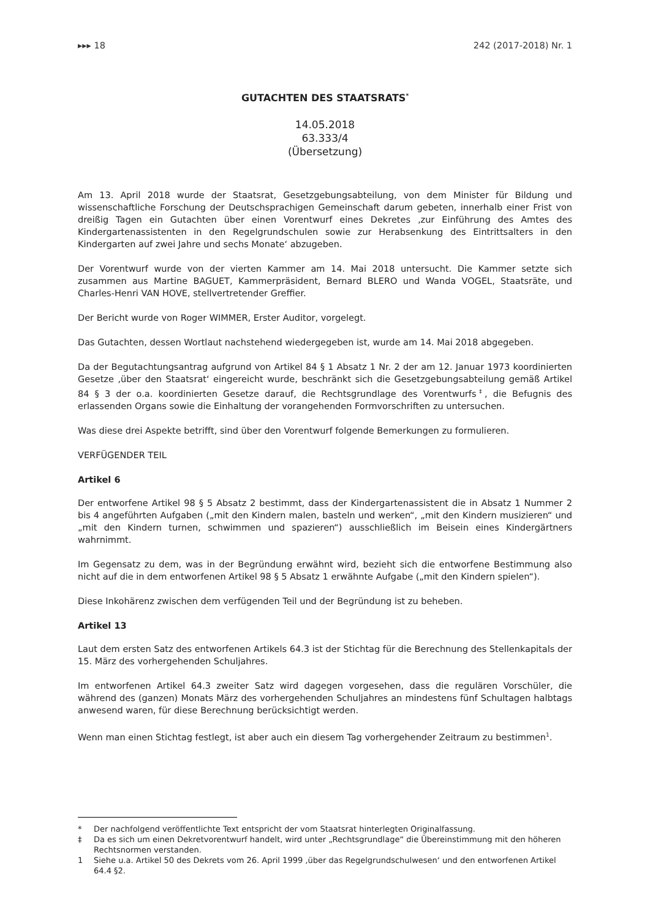▸▸▸ 18 242 (2017-2018) Nr. 1
GUTACHTEN DES STAATSRATS<sup>*</sup>
14.05.2018
63.333/4
(Übersetzung)
Am 13. April 2018 wurde der Staatsrat, Gesetzgebungsabteilung, von dem Minister für Bildung und wissenschaftliche Forschung der Deutschsprachigen Gemeinschaft darum gebeten, innerhalb einer Frist von dreißig Tagen ein Gutachten über einen Vorentwurf eines Dekretes ‚zur Einführung des Amtes des Kindergartenassistenten in den Regelgrundschulen sowie zur Herabsenkung des Eintrittsalters in den Kindergarten auf zwei Jahre und sechs Monate‘ abzugeben.
Der Vorentwurf wurde von der vierten Kammer am 14. Mai 2018 untersucht. Die Kammer setzte sich zusammen aus Martine BAGUET, Kammerpräsident, Bernard BLERO und Wanda VOGEL, Staatsräte, und Charles-Henri VAN HOVE, stellvertretender Greffier.
Der Bericht wurde von Roger WIMMER, Erster Auditor, vorgelegt.
Das Gutachten, dessen Wortlaut nachstehend wiedergegeben ist, wurde am 14. Mai 2018 abgegeben.
Da der Begutachtungsantrag aufgrund von Artikel 84 § 1 Absatz 1 Nr. 2 der am 12. Januar 1973 koordinierten Gesetze ‚über den Staatsrat‘ eingereicht wurde, beschränkt sich die Gesetzgebungsabteilung gemäß Artikel 84 § 3 der o.a. koordinierten Gesetze darauf, die Rechtsgrundlage des Vorentwurfs<sup>‡</sup>, die Befugnis des erlassenden Organs sowie die Einhaltung der vorangehenden Formvorschriften zu untersuchen.
Was diese drei Aspekte betrifft, sind über den Vorentwurf folgende Bemerkungen zu formulieren.
VERFÜGENDER TEIL
Artikel 6
Der entworfene Artikel 98 § 5 Absatz 2 bestimmt, dass der Kindergartenassistent die in Absatz 1 Nummer 2 bis 4 angeführten Aufgaben („mit den Kindern malen, basteln und werken“, „mit den Kindern musizieren“ und „mit den Kindern turnen, schwimmen und spazieren“) ausschließlich im Beisein eines Kindergärtners wahrnimmt.
Im Gegensatz zu dem, was in der Begründung erwähnt wird, bezieht sich die entworfene Bestimmung also nicht auf die in dem entworfenen Artikel 98 § 5 Absatz 1 erwähnte Aufgabe („mit den Kindern spielen“).
Diese Inkohärenz zwischen dem verfügenden Teil und der Begründung ist zu beheben.
Artikel 13
Laut dem ersten Satz des entworfenen Artikels 64.3 ist der Stichtag für die Berechnung des Stellenkapitals der 15. März des vorhergehenden Schuljahres.
Im entworfenen Artikel 64.3 zweiter Satz wird dagegen vorgesehen, dass die regulären Vorschüler, die während des (ganzen) Monats März des vorhergehenden Schuljahres an mindestens fünf Schultagen halbtags anwesend waren, für diese Berechnung berücksichtigt werden.
Wenn man einen Stichtag festlegt, ist aber auch ein diesem Tag vorhergehender Zeitraum zu bestimmen<sup>1</sup>.
* Der nachfolgend veröffentlichte Text entspricht der vom Staatsrat hinterlegten Originalfassung.
‡ Da es sich um einen Dekretvorentwurf handelt, wird unter „Rechtsgrundlage“ die Übereinstimmung mit den höheren Rechtsnormen verstanden.
1 Siehe u.a. Artikel 50 des Dekrets vom 26. April 1999 ‚über das Regelgrundschulwesen‘ und den entworfenen Artikel 64.4 §2.